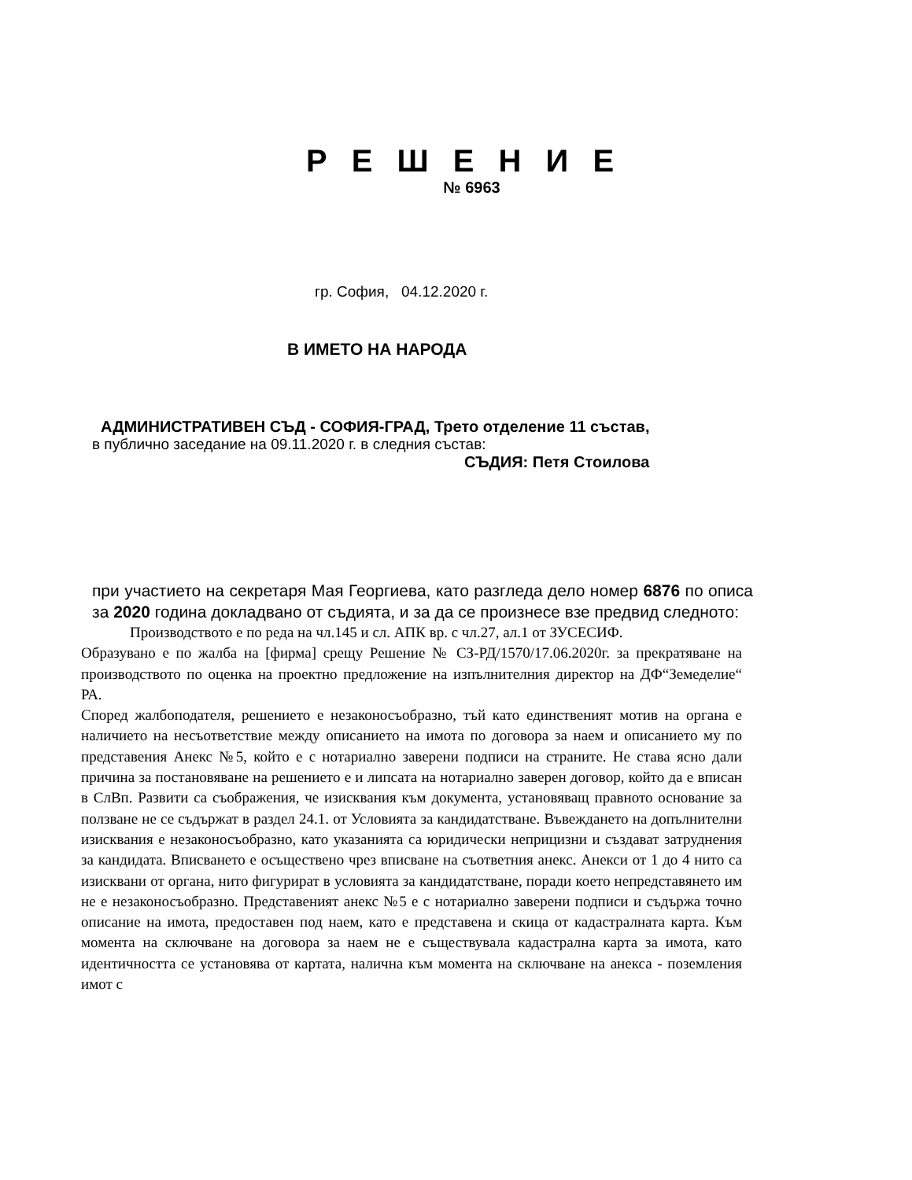Р Е Ш Е Н И Е
№ 6963
гр. София, 04.12.2020 г.
В ИМЕТО НА НАРОДА
АДМИНИСТРАТИВЕН СЪД - СОФИЯ-ГРАД, Трето отделение 11 състав,
в публично заседание на 09.11.2020 г. в следния състав:
СЪДИЯ: Петя Стоилова
при участието на секретаря Мая Георгиева, като разгледа дело номер 6876 по описа за 2020 година докладвано от съдията, и за да се произнесе взе предвид следното:
Производството е по реда на чл.145 и сл. АПК вр. с чл.27, ал.1 от ЗУСЕСИФ.
Образувано е по жалба на [фирма] срещу Решение № СЗ-РД/1570/17.06.2020г. за прекратяване на производството по оценка на проектно предложение на изпълнителния директор на ДФ“Земеделие“ РА.
Според жалбоподателя, решението е незаконосъобразно, тъй като единственият мотив на органа е наличието на несъответствие между описанието на имота по договора за наем и описанието му по представения Анекс №5, който е с нотариално заверени подписи на страните. Не става ясно дали причина за постановяване на решението е и липсата на нотариално заверен договор, който да е вписан в СлВп. Развити са съображения, че изисквания към документа, установяващ правното основание за ползване не се съдържат в раздел 24.1. от Условията за кандидатстване. Въвеждането на допълнителни изисквания е незаконосъобразно, като указанията са юридически неприцизни и създават затруднения за кандидата. Вписването е осъществено чрез вписване на съответния анекс. Анекси от 1 до 4 нито са изисквани от органа, нито фигурират в условията за кандидатстване, поради което непредставянето им не е незаконосъобразно. Представеният анекс №5 е с нотариално заверени подписи и съдържа точно описание на имота, предоставен под наем, като е представена и скица от кадастралната карта. Към момента на сключване на договора за наем не е съществувала кадастрална карта за имота, като идентичността се установява от картата, налична към момента на сключване на анекса - поземления имот с